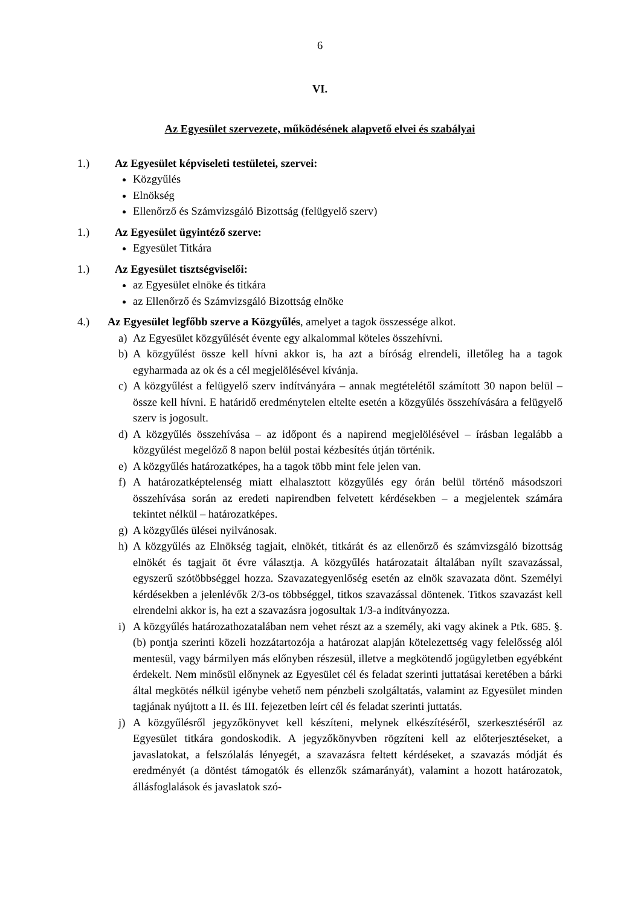6
VI.
Az Egyesület szervezete, működésének alapvető elvei és szabályai
1.) Az Egyesület képviseleti testületei, szervei:
Közgyűlés
Elnökség
Ellenőrző és Számvizsgáló Bizottság (felügyelő szerv)
1.) Az Egyesület ügyintéző szerve:
Egyesület Titkára
1.) Az Egyesület tisztségviselői:
az Egyesület elnöke és titkára
az Ellenőrző és Számvizsgáló Bizottság elnöke
4.) Az Egyesület legfőbb szerve a Közgyűlés, amelyet a tagok összessége alkot.
a) Az Egyesület közgyűlését évente egy alkalommal köteles összehívni.
b) A közgyűlést össze kell hívni akkor is, ha azt a bíróság elrendeli, illetőleg ha a tagok egyharmada az ok és a cél megjelölésével kívánja.
c) A közgyűlést a felügyelő szerv indítványára – annak megtételétől számított 30 napon belül – össze kell hívni. E határidő eredménytelen eltelte esetén a közgyűlés összehívására a felügyelő szerv is jogosult.
d) A közgyűlés összehívása – az időpont és a napirend megjelölésével – írásban legalább a közgyűlést megelőző 8 napon belül postai kézbesítés útján történik.
e) A közgyűlés határozatképes, ha a tagok több mint fele jelen van.
f) A határozatképtelenség miatt elhalasztott közgyűlés egy órán belül történő másodszori összehívása során az eredeti napirendben felvetett kérdésekben – a megjelentek számára tekintet nélkül – határozatképes.
g) A közgyűlés ülései nyilvánosak.
h) A közgyűlés az Elnökség tagjait, elnökét, titkárát és az ellenőrző és számvizsgáló bizottság elnökét és tagjait öt évre választja. A közgyűlés határozatait általában nyílt szavazással, egyszerű szótöbbséggel hozza. Szavazategyenlőség esetén az elnök szavazata dönt. Személyi kérdésekben a jelenlévők 2/3-os többséggel, titkos szavazással döntenek. Titkos szavazást kell elrendelni akkor is, ha ezt a szavazásra jogosultak 1/3-a indítványozza.
i) A közgyűlés határozathozatalában nem vehet részt az a személy, aki vagy akinek a Ptk. 685. §. (b) pontja szerinti közeli hozzátartozója a határozat alapján kötelezettség vagy felelősség alól mentesül, vagy bármilyen más előnyben részesül, illetve a megkötendő jogügyletben egyébként érdekelt. Nem minősül előnynek az Egyesület cél és feladat szerinti juttatásai keretében a bárki által megkötés nélkül igénybe vehető nem pénzbeli szolgáltatás, valamint az Egyesület minden tagjának nyújtott a II. és III. fejezetben leírt cél és feladat szerinti juttatás.
j) A közgyűlésről jegyzőkönyvet kell készíteni, melynek elkészítéséről, szerkesztéséről az Egyesület titkára gondoskodik. A jegyzőkönyvben rögzíteni kell az előterjesztéseket, a javaslatokat, a felszólalás lényegét, a szavazásra feltett kérdéseket, a szavazás módját és eredményét (a döntést támogatók és ellenzők számarányát), valamint a hozott határozatok, állásfoglalások és javaslatok szó-